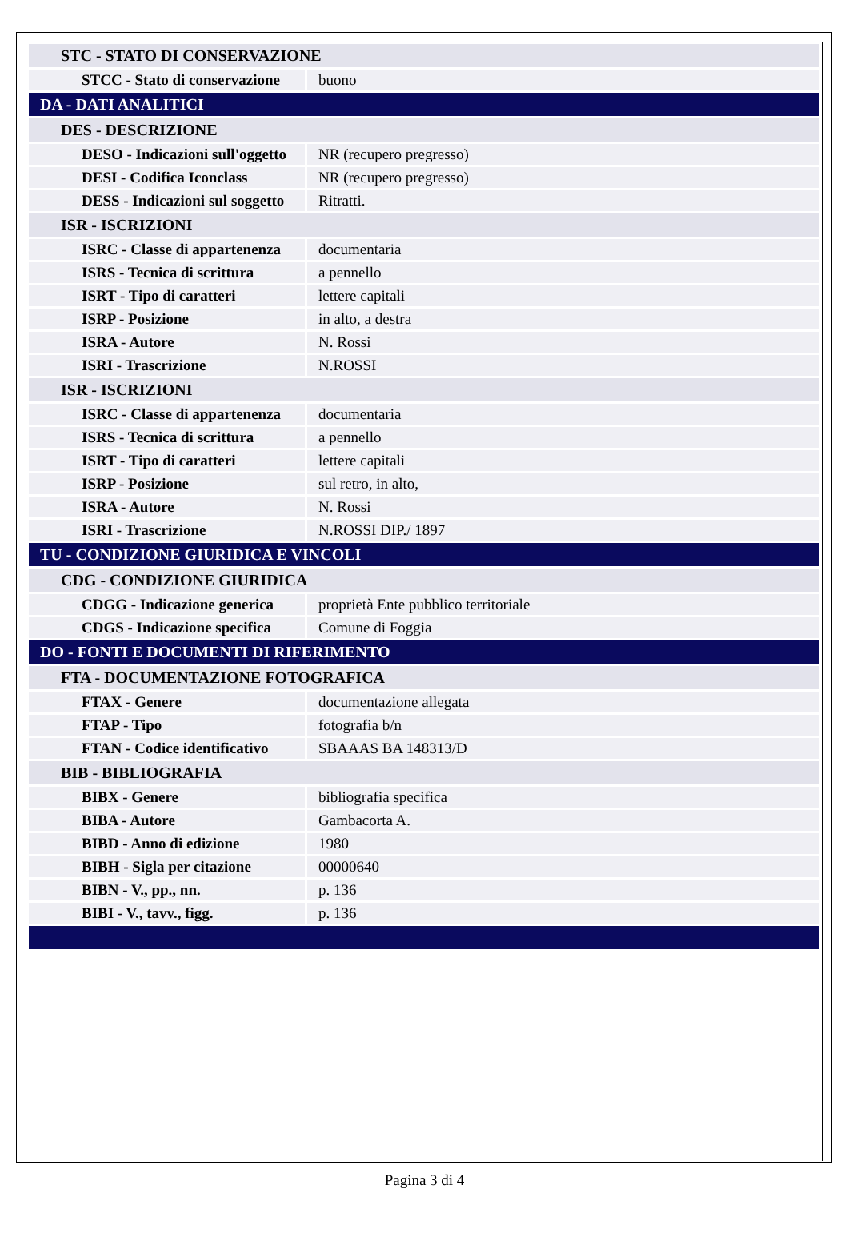| STC - STATO DI CONSERVAZIONE | |
| STCC - Stato di conservazione | buono |
| DA - DATI ANALITICI | |
| DES - DESCRIZIONE | |
| DESO - Indicazioni sull'oggetto | NR (recupero pregresso) |
| DESI - Codifica Iconclass | NR (recupero pregresso) |
| DESS - Indicazioni sul soggetto | Ritratti. |
| ISR - ISCRIZIONI | |
| ISRC - Classe di appartenenza | documentaria |
| ISRS - Tecnica di scrittura | a pennello |
| ISRT - Tipo di caratteri | lettere capitali |
| ISRP - Posizione | in alto, a destra |
| ISRA - Autore | N. Rossi |
| ISRI - Trascrizione | N.ROSSI |
| ISR - ISCRIZIONI | |
| ISRC - Classe di appartenenza | documentaria |
| ISRS - Tecnica di scrittura | a pennello |
| ISRT - Tipo di caratteri | lettere capitali |
| ISRP - Posizione | sul retro, in alto, |
| ISRA - Autore | N. Rossi |
| ISRI - Trascrizione | N.ROSSI DIP./ 1897 |
| TU - CONDIZIONE GIURIDICA E VINCOLI | |
| CDG - CONDIZIONE GIURIDICA | |
| CDGG - Indicazione generica | proprietà Ente pubblico territoriale |
| CDGS - Indicazione specifica | Comune di Foggia |
| DO - FONTI E DOCUMENTI DI RIFERIMENTO | |
| FTA - DOCUMENTAZIONE FOTOGRAFICA | |
| FTAX - Genere | documentazione allegata |
| FTAP - Tipo | fotografia b/n |
| FTAN - Codice identificativo | SBAAAS BA 148313/D |
| BIB - BIBLIOGRAFIA | |
| BIBX - Genere | bibliografia specifica |
| BIBA - Autore | Gambacorta A. |
| BIBD - Anno di edizione | 1980 |
| BIBH - Sigla per citazione | 00000640 |
| BIBN - V., pp., nn. | p. 136 |
| BIBI - V., tavv., figg. | p. 136 |
Pagina 3 di 4